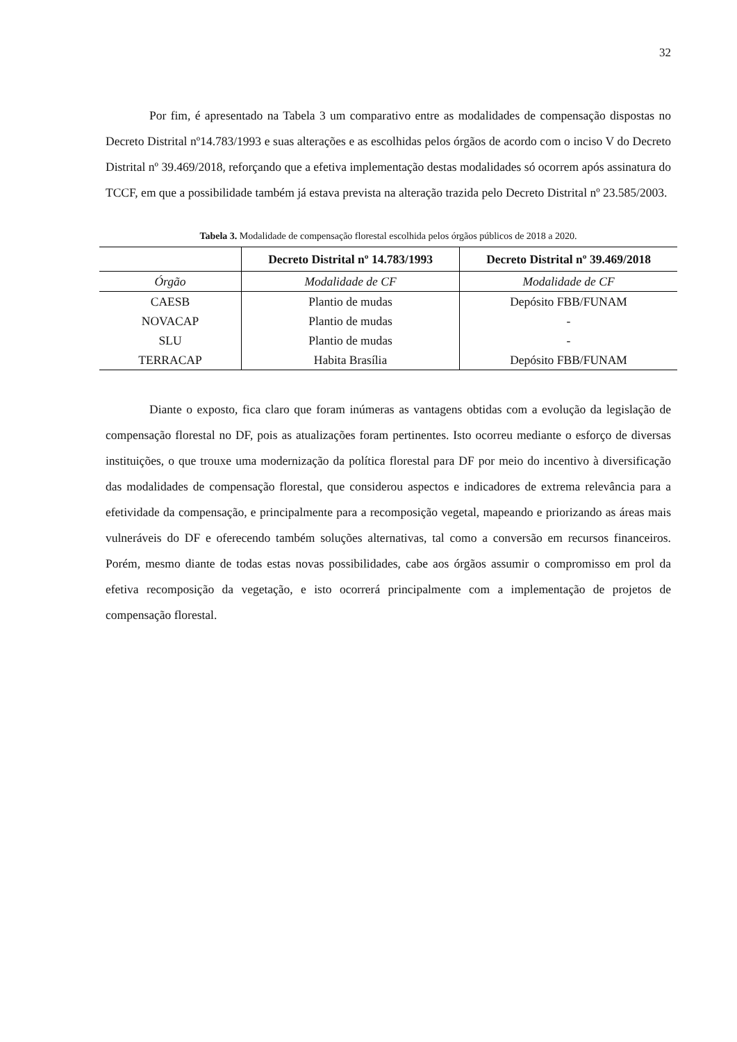32
Por fim, é apresentado na Tabela 3 um comparativo entre as modalidades de compensação dispostas no Decreto Distrital nº14.783/1993 e suas alterações e as escolhidas pelos órgãos de acordo com o inciso V do Decreto Distrital nº 39.469/2018, reforçando que a efetiva implementação destas modalidades só ocorrem após assinatura do TCCF, em que a possibilidade também já estava prevista na alteração trazida pelo Decreto Distrital nº 23.585/2003.
Tabela 3. Modalidade de compensação florestal escolhida pelos órgãos públicos de 2018 a 2020.
| | Decreto Distrital nº 14.783/1993 | Decreto Distrital nº 39.469/2018 |
| --- | --- | --- |
| Órgão | Modalidade de CF | Modalidade de CF |
| CAESB | Plantio de mudas | Depósito FBB/FUNAM |
| NOVACAP | Plantio de mudas | - |
| SLU | Plantio de mudas | - |
| TERRACAP | Habita Brasília | Depósito FBB/FUNAM |
Diante o exposto, fica claro que foram inúmeras as vantagens obtidas com a evolução da legislação de compensação florestal no DF, pois as atualizações foram pertinentes. Isto ocorreu mediante o esforço de diversas instituições, o que trouxe uma modernização da política florestal para DF por meio do incentivo à diversificação das modalidades de compensação florestal, que considerou aspectos e indicadores de extrema relevância para a efetividade da compensação, e principalmente para a recomposição vegetal, mapeando e priorizando as áreas mais vulneráveis do DF e oferecendo também soluções alternativas, tal como a conversão em recursos financeiros. Porém, mesmo diante de todas estas novas possibilidades, cabe aos órgãos assumir o compromisso em prol da efetiva recomposição da vegetação, e isto ocorrerá principalmente com a implementação de projetos de compensação florestal.